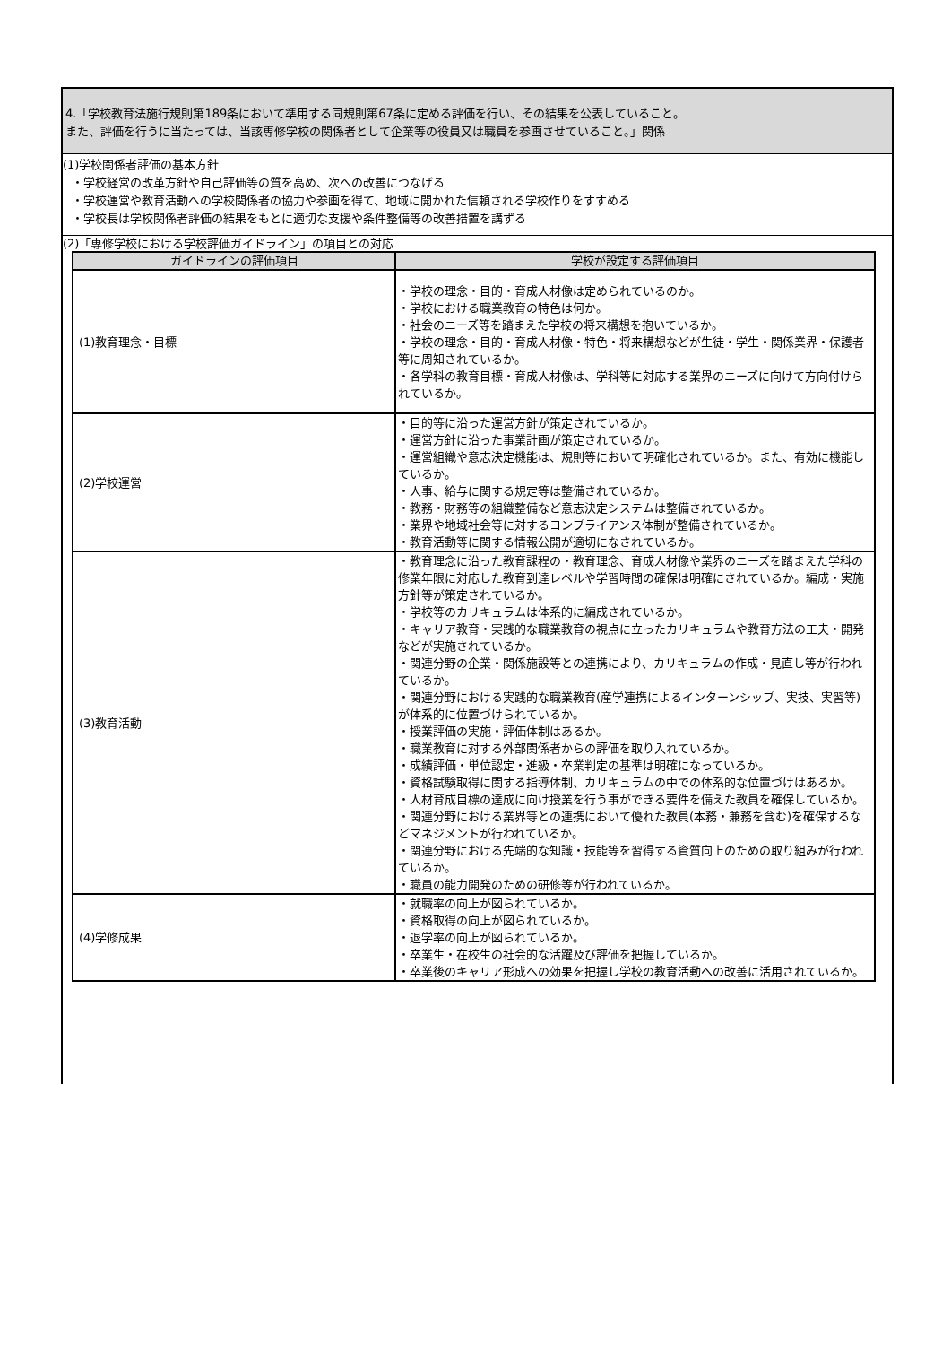4.「学校教育法施行規則第189条において準用する同規則第67条に定める評価を行い、その結果を公表していること。
また、評価を行うに当たっては、当該専修学校の関係者として企業等の役員又は職員を参画させていること。」関係
(1)学校関係者評価の基本方針
・学校経営の改革方針や自己評価等の質を高め、次への改善につなげる
・学校運営や教育活動への学校関係者の協力や参画を得て、地域に開かれた信頼される学校作りをすすめる
・学校長は学校関係者評価の結果をもとに適切な支援や条件整備等の改善措置を講ずる
(2)「専修学校における学校評価ガイドライン」の項目との対応
| ガイドラインの評価項目 | 学校が設定する評価項目 |
| --- | --- |
| (1)教育理念・目標 | ・学校の理念・目的・育成人材像は定められているのか。 ・学校における職業教育の特色は何か。 ・社会のニーズ等を踏まえた学校の将来構想を抱いているか。 ・学校の理念・目的・育成人材像・特色・将来構想などが生徒・学生・関係業界・保護者等に周知されているか。 ・各学科の教育目標・育成人材像は、学科等に対応する業界のニーズに向けて方向付けられているか。 |
| (2)学校運営 | ・目的等に沿った運営方針が策定されているか。 ・運営方針に沿った事業計画が策定されているか。 ・運営組織や意志決定機能は、規則等において明確化されているか。また、有効に機能しているか。 ・人事、給与に関する規定等は整備されているか。 ・教務・財務等の組織整備など意志決定システムは整備されているか。 ・業界や地域社会等に対するコンプライアンス体制が整備されているか。 ・教育活動等に関する情報公開が適切になされているか。 |
| (3)教育活動 | ・教育理念に沿った教育課程の・教育理念、育成人材像や業界のニーズを踏まえた学科の修業年限に対応した教育到達レベルや学習時間の確保は明確にされているか。編成・実施方針等が策定されているか。 ・学校等のカリキュラムは体系的に編成されているか。 ・キャリア教育・実践的な職業教育の視点に立ったカリキュラムや教育方法の工夫・開発などが実施されているか。 ・関連分野の企業・関係施設等との連携により、カリキュラムの作成・見直し等が行われているか。 ・関連分野における実践的な職業教育(産学連携によるインターンシップ、実技、実習等)が体系的に位置づけられているか。 ・授業評価の実施・評価体制はあるか。 ・職業教育に対する外部関係者からの評価を取り入れているか。 ・成績評価・単位認定・進級・卒業判定の基準は明確になっているか。 ・資格試験取得に関する指導体制、カリキュラムの中での体系的な位置づけはあるか。 ・人材育成目標の達成に向け授業を行う事ができる要件を備えた教員を確保しているか。 ・関連分野における業界等との連携において優れた教員(本務・兼務を含む)を確保するなどマネジメントが行われているか。 ・関連分野における先端的な知識・技能等を習得する資質向上のための取り組みが行われているか。 ・職員の能力開発のための研修等が行われているか。 |
| (4)学修成果 | ・就職率の向上が図られているか。 ・資格取得の向上が図られているか。 ・退学率の向上が図られているか。 ・卒業生・在校生の社会的な活躍及び評価を把握しているか。 ・卒業後のキャリア形成への効果を把握し学校の教育活動への改善に活用されているか。 |